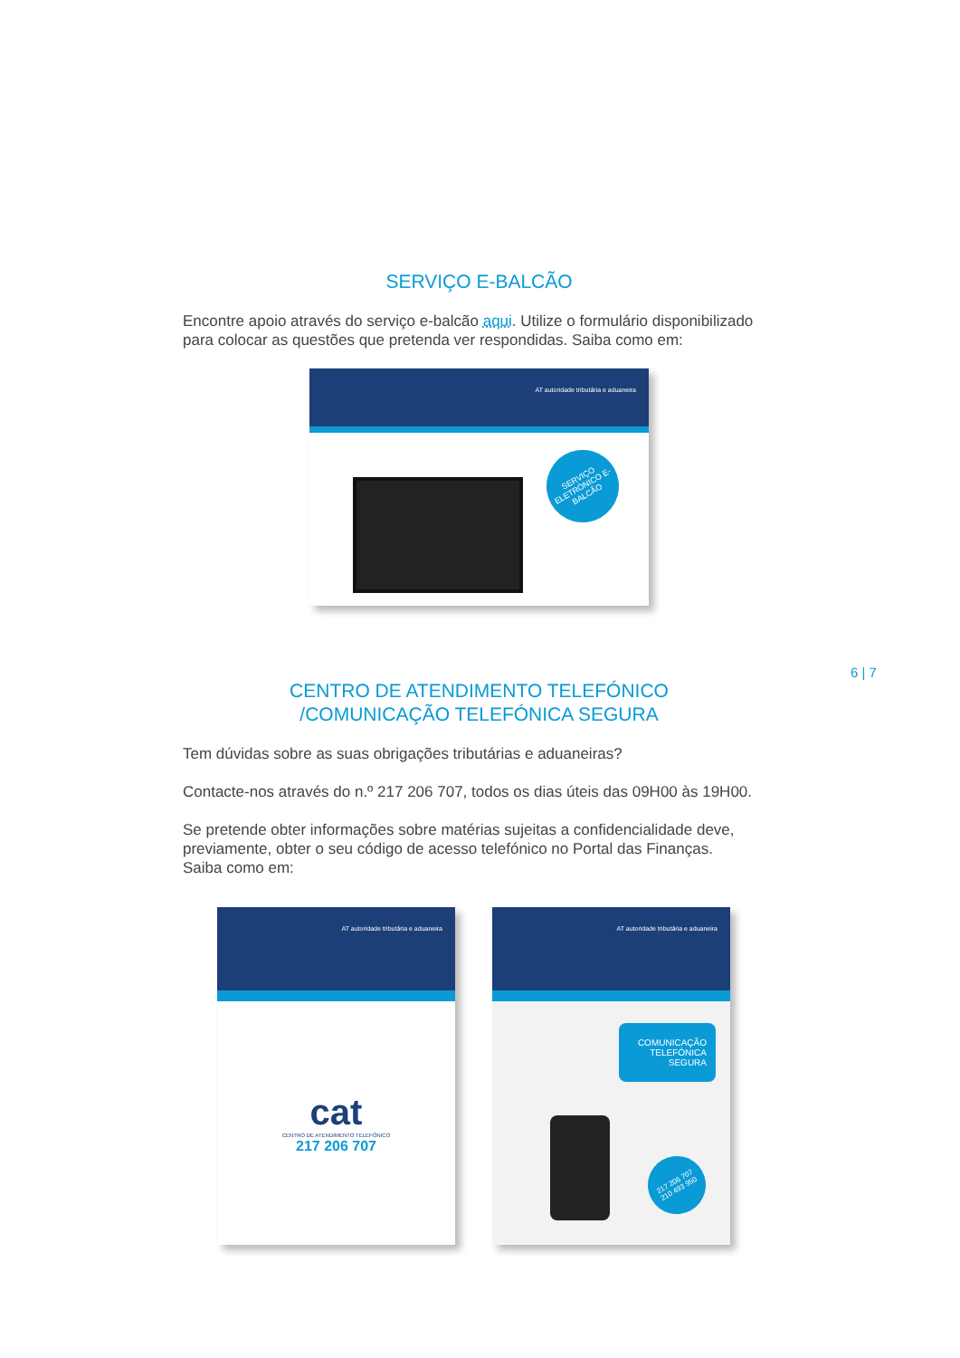SERVIÇO E-BALCÃO
Encontre apoio através do serviço e-balcão aqui. Utilize o formulário disponibilizado para colocar as questões que pretenda ver respondidas. Saiba como em:
AT autoridade tributária e aduaneira
SERVIÇO ELETRÓNICO E-BALCÃO
6 | 7
CENTRO DE ATENDIMENTO TELEFÓNICO
/COMUNICAÇÃO TELEFÓNICA SEGURA
Tem dúvidas sobre as suas obrigações tributárias e aduaneiras?
Contacte-nos através do n.º 217 206 707, todos os dias úteis das 09H00 às 19H00.
Se pretende obter informações sobre matérias sujeitas a confidencialidade deve, previamente, obter o seu código de acesso telefónico no Portal das Finanças.
Saiba como em:
AT autoridade tributária e aduaneira
cat
CENTRO DE ATENDIMENTO TELEFÓNICO
217 206 707
AT autoridade tributária e aduaneira
COMUNICAÇÃO
TELEFÓNICA
SEGURA
217 206 707
210 493 950